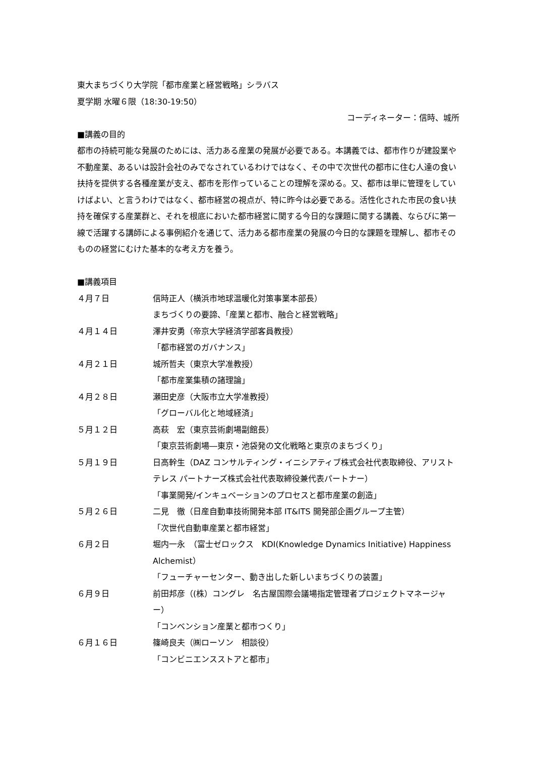東大まちづくり大学院「都市産業と経営戦略」シラバス
夏学期 水曜６限（18:30-19:50）
コーディネーター：信時、城所
■講義の目的
都市の持続可能な発展のためには、活力ある産業の発展が必要である。本講義では、都市作りが建設業や不動産業、あるいは設計会社のみでなされているわけではなく、その中で次世代の都市に住む人達の食い扶持を提供する各種産業が支え、都市を形作っていることの理解を深める。又、都市は単に管理をしていけばよい、と言うわけではなく、都市経営の視点が、特に昨今は必要である。活性化された市民の食い扶持を確保する産業群と、それを根底においた都市経営に関する今日的な課題に関する講義、ならびに第一線で活躍する講師による事例紹介を通じて、活力ある都市産業の発展の今日的な課題を理解し、都市そのものの経営にむけた基本的な考え方を養う。
■講義項目
| ４月７日 | 信時正人（横浜市地球温暖化対策事業本部長） まちづくりの要諦、「産業と都市、融合と経営戦略」 |
| ４月１４日 | 澤井安勇（帝京大学経済学部客員教授） 「都市経営のガバナンス」 |
| ４月２１日 | 城所哲夫（東京大学准教授） 「都市産業集積の諸理論」 |
| ４月２８日 | 瀬田史彦（大阪市立大学准教授） 「グローバル化と地域経済」 |
| ５月１２日 | 高萩 宏（東京芸術劇場副館長） 「東京芸術劇場―東京・池袋発の文化戦略と東京のまちづくり」 |
| ５月１９日 | 日高幹生（DAZ コンサルティング・イニシアティブ株式会社代表取締役、アリストテレス パートナーズ株式会社代表取締役兼代表パートナー） 「事業開発/インキュベーションのプロセスと都市産業の創造」 |
| ５月２６日 | 二見 徹（日産自動車技術開発本部 IT&ITS 開発部企画グループ主管） 「次世代自動車産業と都市経営」 |
| ６月２日 | 堀内一永 （富士ゼロックス KDI(Knowledge Dynamics Initiative) Happiness Alchemist） 「フューチャーセンター、動き出した新しいまちづくりの装置」 |
| ６月９日 | 前田邦彦（(株）コングレ 名古屋国際会議場指定管理者プロジェクトマネージャー） 「コンベンション産業と都市つくり」 |
| ６月１６日 | 篠崎良夫（㈱ローソン 相談役） 「コンビニエンスストアと都市」 |